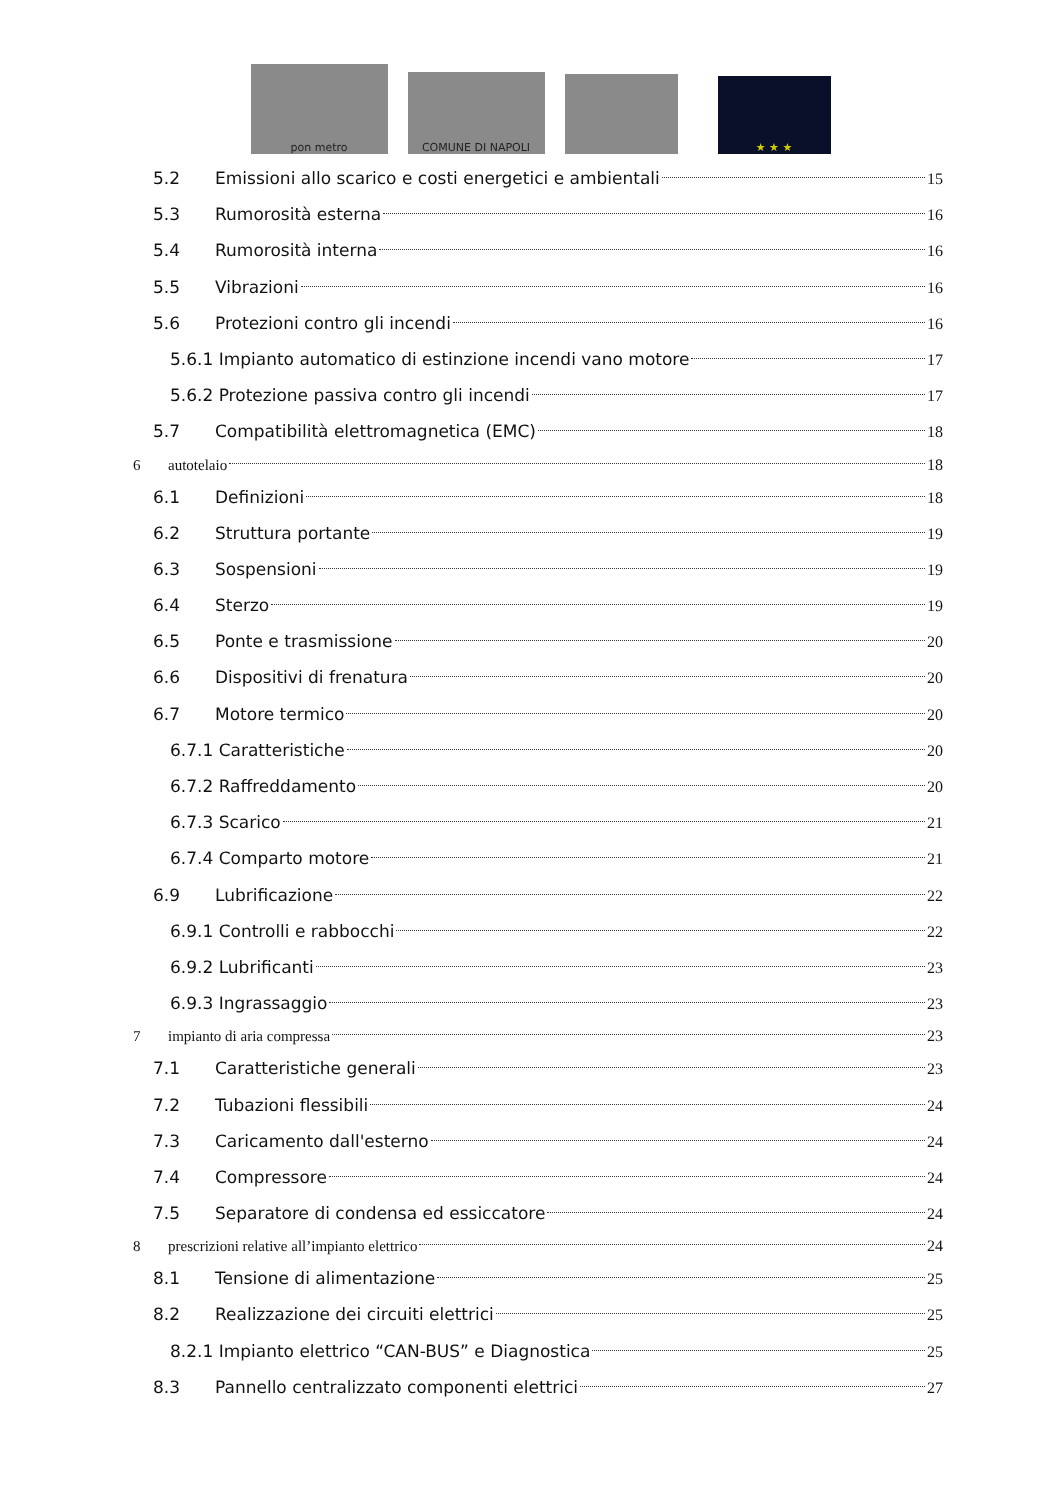pon metro
COMUNE DI NAPOLI
★ ★ ★
5.2 Emissioni allo scarico e costi energetici e ambientali 15
5.3 Rumorosità esterna 16
5.4 Rumorosità interna 16
5.5 Vibrazioni 16
5.6 Protezioni contro gli incendi 16
5.6.1 Impianto automatico di estinzione incendi vano motore 17
5.6.2 Protezione passiva contro gli incendi 17
5.7 Compatibilità elettromagnetica (EMC) 18
6 autotelaio 18
6.1 Definizioni 18
6.2 Struttura portante 19
6.3 Sospensioni 19
6.4 Sterzo 19
6.5 Ponte e trasmissione 20
6.6 Dispositivi di frenatura 20
6.7 Motore termico 20
6.7.1 Caratteristiche 20
6.7.2 Raffreddamento 20
6.7.3 Scarico 21
6.7.4 Comparto motore 21
6.9 Lubrificazione 22
6.9.1 Controlli e rabbocchi 22
6.9.2 Lubrificanti 23
6.9.3 Ingrassaggio 23
7 impianto di aria compressa 23
7.1 Caratteristiche generali 23
7.2 Tubazioni flessibili 24
7.3 Caricamento dall'esterno 24
7.4 Compressore 24
7.5 Separatore di condensa ed essiccatore 24
8 prescrizioni relative all’impianto elettrico 24
8.1 Tensione di alimentazione 25
8.2 Realizzazione dei circuiti elettrici 25
8.2.1 Impianto elettrico “CAN-BUS” e Diagnostica 25
8.3 Pannello centralizzato componenti elettrici 27